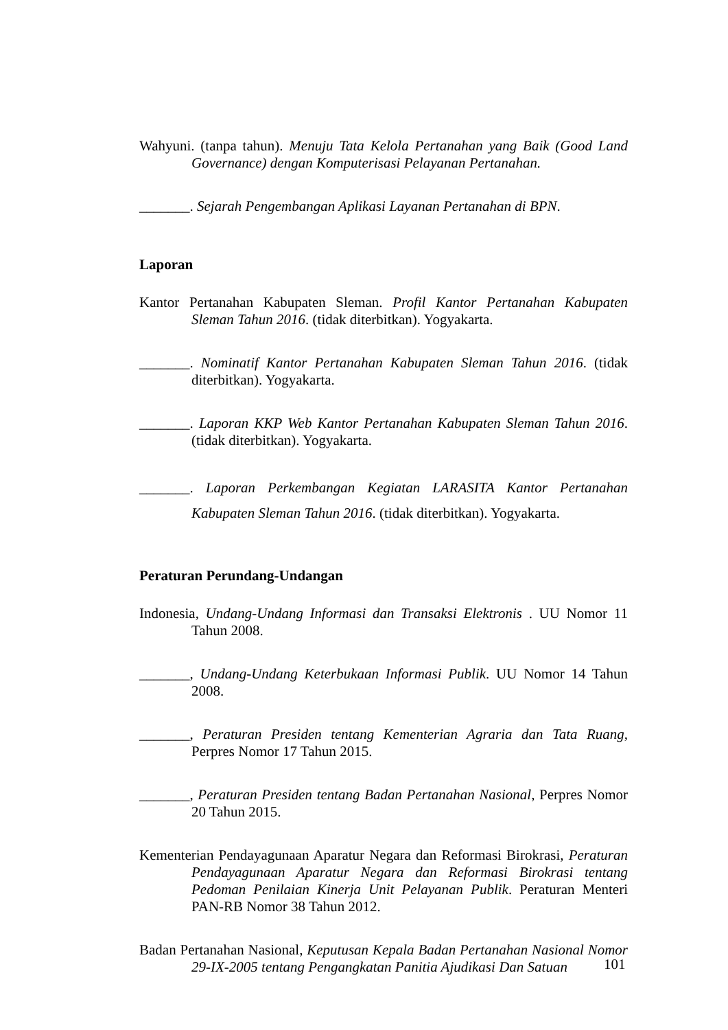Wahyuni. (tanpa tahun). Menuju Tata Kelola Pertanahan yang Baik (Good Land Governance) dengan Komputerisasi Pelayanan Pertanahan.
_______. Sejarah Pengembangan Aplikasi Layanan Pertanahan di BPN.
Laporan
Kantor Pertanahan Kabupaten Sleman. Profil Kantor Pertanahan Kabupaten Sleman Tahun 2016. (tidak diterbitkan). Yogyakarta.
_______. Nominatif Kantor Pertanahan Kabupaten Sleman Tahun 2016. (tidak diterbitkan). Yogyakarta.
_______. Laporan KKP Web Kantor Pertanahan Kabupaten Sleman Tahun 2016. (tidak diterbitkan). Yogyakarta.
_______. Laporan Perkembangan Kegiatan LARASITA Kantor Pertanahan Kabupaten Sleman Tahun 2016. (tidak diterbitkan). Yogyakarta.
Peraturan Perundang-Undangan
Indonesia, Undang-Undang Informasi dan Transaksi Elektronis . UU Nomor 11 Tahun 2008.
_______, Undang-Undang Keterbukaan Informasi Publik. UU Nomor 14 Tahun 2008.
_______, Peraturan Presiden tentang Kementerian Agraria dan Tata Ruang, Perpres Nomor 17 Tahun 2015.
_______, Peraturan Presiden tentang Badan Pertanahan Nasional, Perpres Nomor 20 Tahun 2015.
Kementerian Pendayagunaan Aparatur Negara dan Reformasi Birokrasi, Peraturan Pendayagunaan Aparatur Negara dan Reformasi Birokrasi tentang Pedoman Penilaian Kinerja Unit Pelayanan Publik. Peraturan Menteri PAN-RB Nomor 38 Tahun 2012.
Badan Pertanahan Nasional, Keputusan Kepala Badan Pertanahan Nasional Nomor 29-IX-2005 tentang Pengangkatan Panitia Ajudikasi Dan Satuan
101